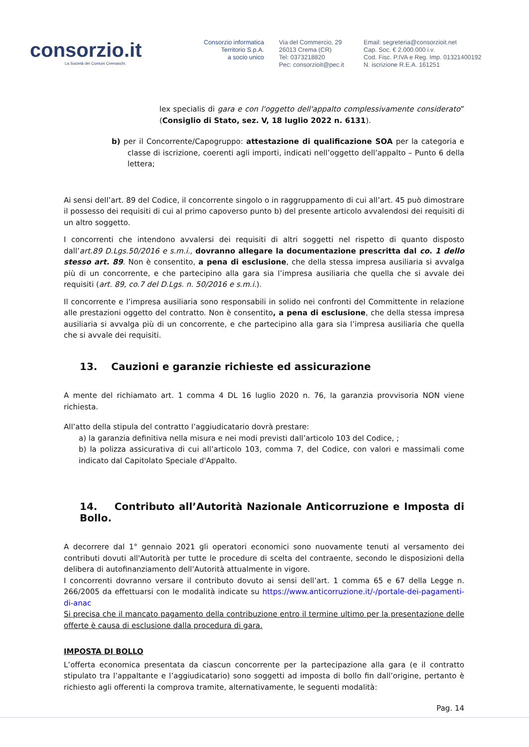consorzio.it
La Società dei Comuni Cremaschi.
Consorzio informatica
Territorio S.p.A.
a socio unico
Via del Commercio, 29
26013 Crema (CR)
Tel: 0373218820
Pec: consorzioit@pec.it
Email: segreteria@consorzioit.net
Cap. Soc. € 2.000.000 i.v.
Cod. Fisc. P.IVA e Reg. Imp. 01321400192
N. iscrizione R.E.A. 161251
lex specialis di gara e con l'oggetto dell'appalto complessivamente considerato” (Consiglio di Stato, sez. V, 18 luglio 2022 n. 6131).
b) per il Concorrente/Capogruppo: attestazione di qualificazione SOA per la categoria e classe di iscrizione, coerenti agli importi, indicati nell’oggetto dell’appalto – Punto 6 della lettera;
Ai sensi dell’art. 89 del Codice, il concorrente singolo o in raggruppamento di cui all’art. 45 può dimostrare il possesso dei requisiti di cui al primo capoverso punto b) del presente articolo avvalendosi dei requisiti di un altro soggetto.
I concorrenti che intendono avvalersi dei requisiti di altri soggetti nel rispetto di quanto disposto dall’art.89 D.Lgs.50/2016 e s.m.i., dovranno allegare la documentazione prescritta dal co. 1 dello stesso art. 89. Non è consentito, a pena di esclusione, che della stessa impresa ausiliaria si avvalga più di un concorrente, e che partecipino alla gara sia l’impresa ausiliaria che quella che si avvale dei requisiti (art. 89, co.7 del D.Lgs. n. 50/2016 e s.m.i.).
Il concorrente e l’impresa ausiliaria sono responsabili in solido nei confronti del Committente in relazione alle prestazioni oggetto del contratto. Non è consentito, a pena di esclusione, che della stessa impresa ausiliaria si avvalga più di un concorrente, e che partecipino alla gara sia l’impresa ausiliaria che quella che si avvale dei requisiti.
13. Cauzioni e garanzie richieste ed assicurazione
A mente del richiamato art. 1 comma 4 DL 16 luglio 2020 n. 76, la garanzia provvisoria NON viene richiesta.
All’atto della stipula del contratto l’aggiudicatario dovrà prestare:
a) la garanzia definitiva nella misura e nei modi previsti dall’articolo 103 del Codice, ;
b) la polizza assicurativa di cui all’articolo 103, comma 7, del Codice, con valori e massimali come indicato dal Capitolato Speciale d'Appalto.
14. Contributo all’Autorità Nazionale Anticorruzione e Imposta di Bollo.
A decorrere dal 1° gennaio 2021 gli operatori economici sono nuovamente tenuti al versamento dei contributi dovuti all'Autorità per tutte le procedure di scelta del contraente, secondo le disposizioni della delibera di autofinanziamento dell’Autorità attualmente in vigore.
I concorrenti dovranno versare il contributo dovuto ai sensi dell’art. 1 comma 65 e 67 della Legge n. 266/2005 da effettuarsi con le modalità indicate su https://www.anticorruzione.it/-/portale-dei-pagamenti-di-anac
Si precisa che il mancato pagamento della contribuzione entro il termine ultimo per la presentazione delle offerte è causa di esclusione dalla procedura di gara.
IMPOSTA DI BOLLO
L’offerta economica presentata da ciascun concorrente per la partecipazione alla gara (e il contratto stipulato tra l’appaltante e l’aggiudicatario) sono soggetti ad imposta di bollo fin dall’origine, pertanto è richiesto agli offerenti la comprova tramite, alternativamente, le seguenti modalità:
Pag. 14